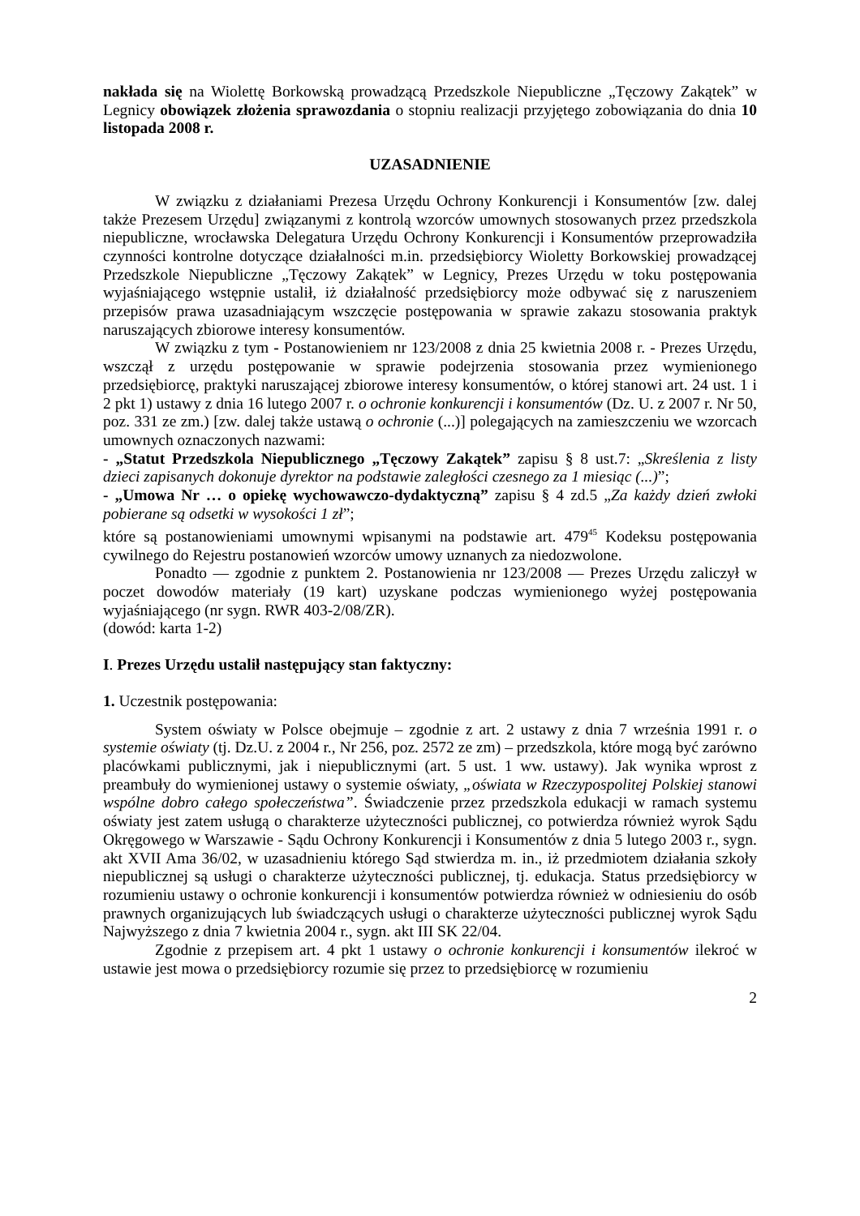nakłada się na Wiolettę Borkowską prowadzącą Przedszkole Niepubliczne „Tęczowy Zakątek” w Legnicy obowiązek złożenia sprawozdania o stopniu realizacji przyjętego zobowiązania do dnia 10 listopada 2008 r.
UZASADNIENIE
W związku z działaniami Prezesa Urzędu Ochrony Konkurencji i Konsumentów [zw. dalej także Prezesem Urzędu] związanymi z kontrolą wzorców umownych stosowanych przez przedszkola niepubliczne, wrocławska Delegatura Urzędu Ochrony Konkurencji i Konsumentów przeprowadziła czynności kontrolne dotyczące działalności m.in. przedsiębiorcy Wioletty Borkowskiej prowadzącej Przedszkole Niepubliczne „Tęczowy Zakątek” w Legnicy, Prezes Urzędu w toku postępowania wyjaśniającego wstępnie ustalił, iż działalność przedsiębiorcy może odbywać się z naruszeniem przepisów prawa uzasadniającym wszczęcie postępowania w sprawie zakazu stosowania praktyk naruszających zbiorowe interesy konsumentów.
W związku z tym - Postanowieniem nr 123/2008 z dnia 25 kwietnia 2008 r. - Prezes Urzędu, wszczął z urzędu postępowanie w sprawie podejrzenia stosowania przez wymienionego przedsiębiorcę, praktyki naruszającej zbiorowe interesy konsumentów, o której stanowi art. 24 ust. 1 i 2 pkt 1) ustawy z dnia 16 lutego 2007 r. o ochronie konkurencji i konsumentów (Dz. U. z 2007 r. Nr 50, poz. 331 ze zm.) [zw. dalej także ustawą o ochronie (...)] polegających na zamieszczeniu we wzorcach umownych oznaczonych nazwami:
- „Statut Przedszkola Niepublicznego „Tęczowy Zakątek” zapisu § 8 ust.7: „Skreślenia z listy dzieci zapisanych dokonuje dyrektor na podstawie zaległości czesnego za 1 miesiąc (...)”;
- „Umowa Nr … o opiekę wychowawczo-dydaktyczną” zapisu § 4 zd.5 „Za każdy dzień zwłoki pobierane są odsetki w wysokości 1 zł”;
które są postanowieniami umownymi wpisanymi na podstawie art. 479<sup>45</sup> Kodeksu postępowania cywilnego do Rejestru postanowień wzorców umowy uznanych za niedozwolone.
Ponadto — zgodnie z punktem 2. Postanowienia nr 123/2008 — Prezes Urzędu zaliczył w poczet dowodów materiały (19 kart) uzyskane podczas wymienionego wyżej postępowania wyjaśniającego (nr sygn. RWR 403-2/08/ZR).
(dowód: karta 1-2)
I. Prezes Urzędu ustalił następujący stan faktyczny:
1. Uczestnik postępowania:
System oświaty w Polsce obejmuje – zgodnie z art. 2 ustawy z dnia 7 września 1991 r. o systemie oświaty (tj. Dz.U. z 2004 r., Nr 256, poz. 2572 ze zm) – przedszkola, które mogą być zarówno placówkami publicznymi, jak i niepublicznymi (art. 5 ust. 1 ww. ustawy). Jak wynika wprost z preambuły do wymienionej ustawy o systemie oświaty, „oświata w Rzeczypospolitej Polskiej stanowi wspólne dobro całego społeczeństwa”. Świadczenie przez przedszkola edukacji w ramach systemu oświaty jest zatem usługą o charakterze użyteczności publicznej, co potwierdza również wyrok Sądu Okręgowego w Warszawie - Sądu Ochrony Konkurencji i Konsumentów z dnia 5 lutego 2003 r., sygn. akt XVII Ama 36/02, w uzasadnieniu którego Sąd stwierdza m. in., iż przedmiotem działania szkoły niepublicznej są usługi o charakterze użyteczności publicznej, tj. edukacja. Status przedsiębiorcy w rozumieniu ustawy o ochronie konkurencji i konsumentów potwierdza również w odniesieniu do osób prawnych organizujących lub świadczących usługi o charakterze użyteczności publicznej wyrok Sądu Najwyższego z dnia 7 kwietnia 2004 r., sygn. akt III SK 22/04.
Zgodnie z przepisem art. 4 pkt 1 ustawy o ochronie konkurencji i konsumentów ilekroć w ustawie jest mowa o przedsiębiorcy rozumie się przez to przedsiębiorcę w rozumieniu
2